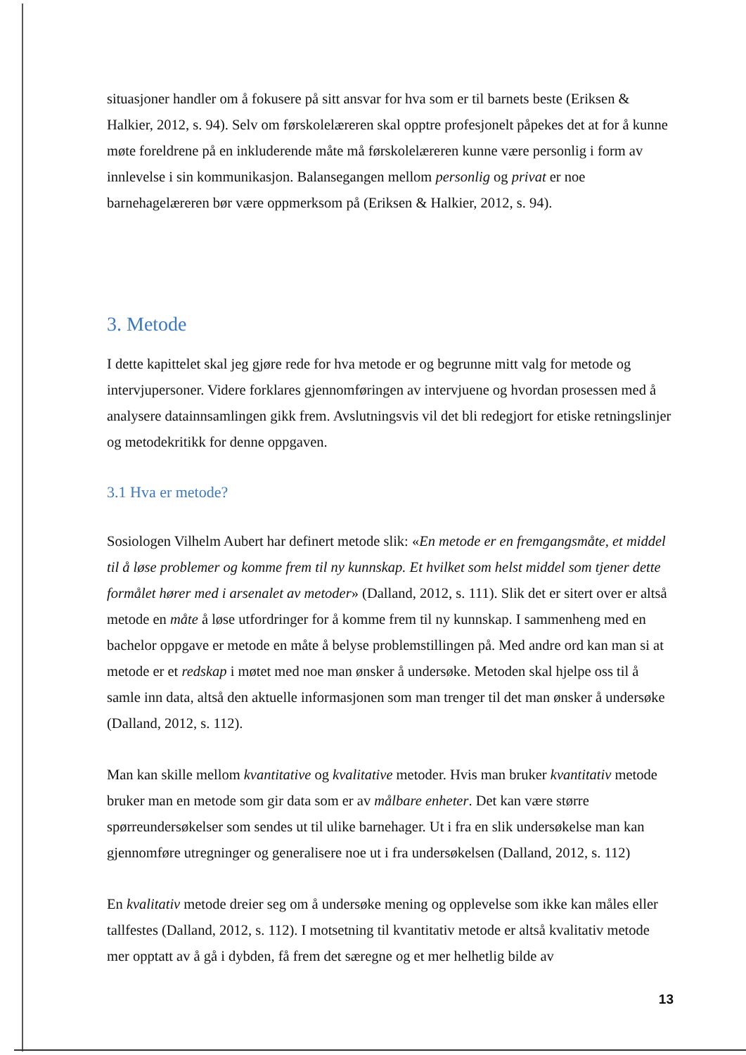situasjoner handler om å fokusere på sitt ansvar for hva som er til barnets beste (Eriksen & Halkier, 2012, s. 94). Selv om førskolelæreren skal opptre profesjonelt påpekes det at for å kunne møte foreldrene på en inkluderende måte må førskolelæreren kunne være personlig i form av innlevelse i sin kommunikasjon. Balansegangen mellom personlig og privat er noe barnehagelæreren bør være oppmerksom på (Eriksen & Halkier, 2012, s. 94).
3. Metode
I dette kapittelet skal jeg gjøre rede for hva metode er og begrunne mitt valg for metode og intervjupersoner. Videre forklares gjennomføringen av intervjuene og hvordan prosessen med å analysere datainnsamlingen gikk frem. Avslutningsvis vil det bli redegjort for etiske retningslinjer og metodekritikk for denne oppgaven.
3.1 Hva er metode?
Sosiologen Vilhelm Aubert har definert metode slik: «En metode er en fremgangsmåte, et middel til å løse problemer og komme frem til ny kunnskap. Et hvilket som helst middel som tjener dette formålet hører med i arsenalet av metoder» (Dalland, 2012, s. 111). Slik det er sitert over er altså metode en måte å løse utfordringer for å komme frem til ny kunnskap. I sammenheng med en bachelor oppgave er metode en måte å belyse problemstillingen på. Med andre ord kan man si at metode er et redskap i møtet med noe man ønsker å undersøke. Metoden skal hjelpe oss til å samle inn data, altså den aktuelle informasjonen som man trenger til det man ønsker å undersøke (Dalland, 2012, s. 112).
Man kan skille mellom kvantitative og kvalitative metoder. Hvis man bruker kvantitativ metode bruker man en metode som gir data som er av målbare enheter. Det kan være større spørreundersøkelser som sendes ut til ulike barnehager. Ut i fra en slik undersøkelse man kan gjennomføre utregninger og generalisere noe ut i fra undersøkelsen (Dalland, 2012, s. 112)
En kvalitativ metode dreier seg om å undersøke mening og opplevelse som ikke kan måles eller tallfestes (Dalland, 2012, s. 112). I motsetning til kvantitativ metode er altså kvalitativ metode mer opptatt av å gå i dybden, få frem det særegne og et mer helhetlig bilde av
13